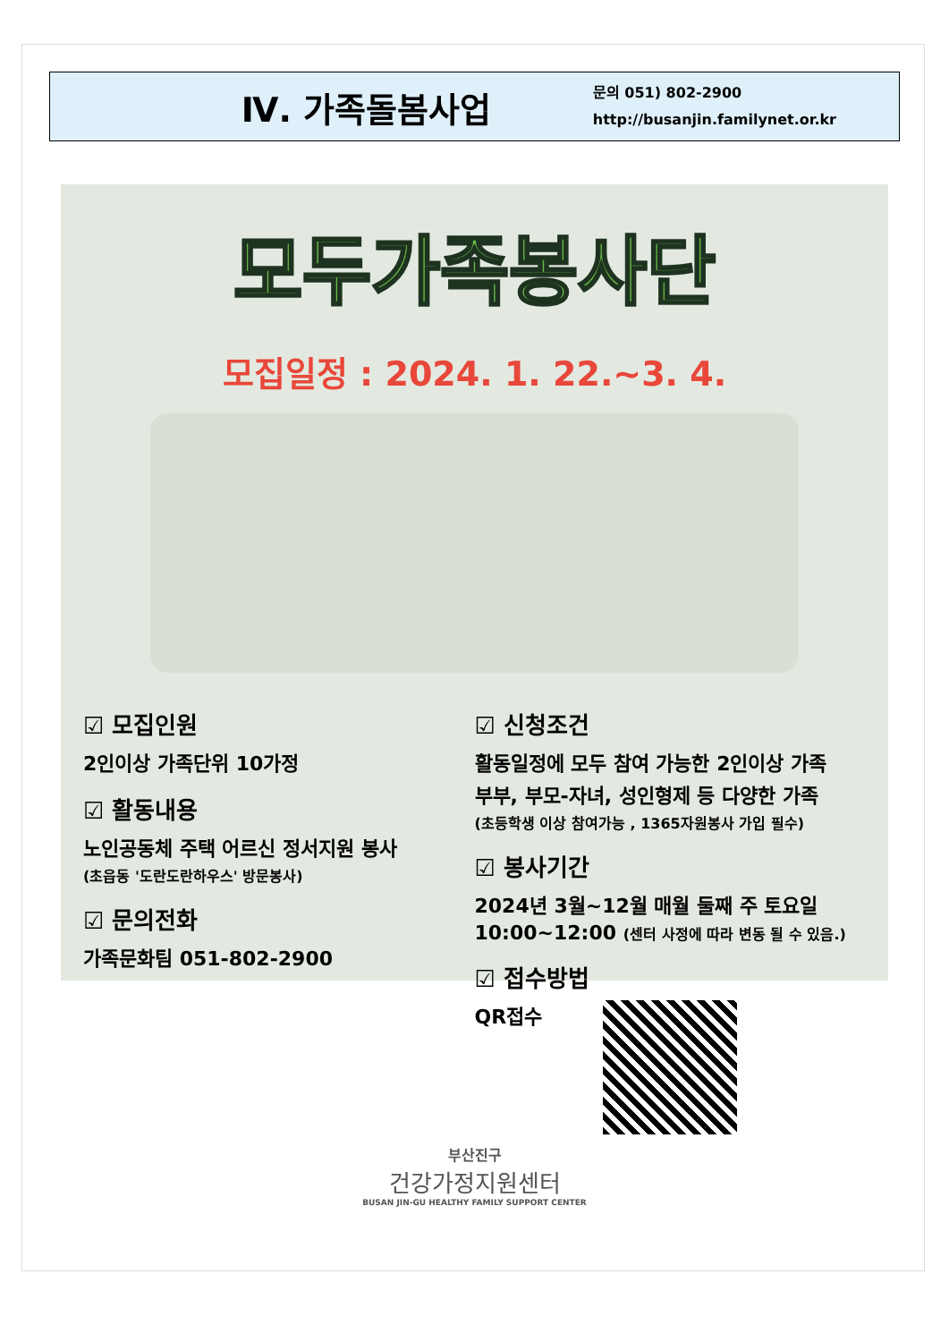Ⅳ. 가족돌봄사업
문의 051) 802-2900
http://busanjin.familynet.or.kr
모두가족봉사단
모집일정 : 2024. 1. 22.~3. 4.
☑ 모집인원
2인이상 가족단위 10가정
☑ 활동내용
노인공동체 주택 어르신 정서지원 봉사
(초읍동 '도란도란하우스' 방문봉사)
☑ 문의전화
가족문화팀 051-802-2900
☑ 신청조건
활동일정에 모두 참여 가능한 2인이상 가족
부부, 부모-자녀, 성인형제 등 다양한 가족
(초등학생 이상 참여가능 , 1365자원봉사 가입 필수)
☑ 봉사기간
2024년 3월~12월 매월 둘째 주 토요일
10:00~12:00 (센터 사정에 따라 변동 될 수 있음.)
☑ 접수방법
QR접수
부산진구
건강가정지원센터
BUSAN JIN-GU HEALTHY FAMILY SUPPORT CENTER